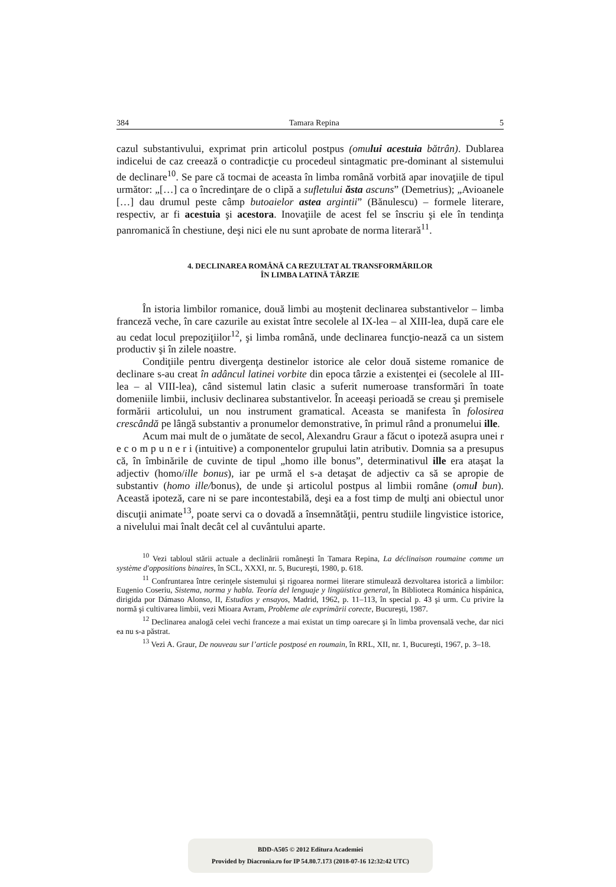384 Tamara Repina 5
cazul substantivului, exprimat prin articolul postpus (omului acestuia bătrân). Dublarea indicelui de caz creează o contradicţie cu procedeul sintagmatic pre-dominant al sistemului de declinare<sup>10</sup>. Se pare că tocmai de aceasta în limba română vorbită apar inovaţiile de tipul următor: „[…] ca o încredinţare de o clipă a sufletului ăsta ascuns” (Demetrius); „Avioanele […] dau drumul peste câmp butoaielor astea argintii” (Bănulescu) – formele literare, respectiv, ar fi acestuia şi acestora. Inovaţiile de acest fel se înscriu şi ele în tendinţa panromanică în chestiune, deşi nici ele nu sunt aprobate de norma literară<sup>11</sup>.
4. DECLINAREA ROMÂNĂ CA REZULTAT AL TRANSFORMĂRILOR
ÎN LIMBA LATINĂ TÂRZIE
În istoria limbilor romanice, două limbi au moştenit declinarea substantivelor – limba franceză veche, în care cazurile au existat între secolele al IX-lea – al XIII-lea, după care ele au cedat locul prepoziţiilor<sup>12</sup>, şi limba română, unde declinarea funcţio-nează ca un sistem productiv şi în zilele noastre.
Condiţiile pentru divergenţa destinelor istorice ale celor două sisteme romanice de declinare s-au creat în adâncul latinei vorbite din epoca târzie a existenţei ei (secolele al III-lea – al VIII-lea), când sistemul latin clasic a suferit numeroase transformări în toate domeniile limbii, inclusiv declinarea substantivelor. În aceeaşi perioadă se creau şi premisele formării articolului, un nou instrument gramatical. Aceasta se manifesta în folosirea crescândă pe lângă substantiv a pronumelor demonstrative, în primul rând a pronumelui ille.
Acum mai mult de o jumătate de secol, Alexandru Graur a făcut o ipoteză asupra unei r e c o m p u n e r i (intuitive) a componentelor grupului latin atributiv. Domnia sa a presupus că, în îmbinările de cuvinte de tipul „homo ille bonus”, determinativul ille era ataşat la adjectiv (homo/ille bonus), iar pe urmă el s-a detaşat de adjectiv ca să se apropie de substantiv (homo ille/bonus), de unde şi articolul postpus al limbii române (omul bun). Această ipoteză, care ni se pare incontestabilă, deşi ea a fost timp de mulţi ani obiectul unor discuţii animate<sup>13</sup>, poate servi ca o dovadă a însemnătăţii, pentru studiile lingvistice istorice, a nivelului mai înalt decât cel al cuvântului aparte.
<sup>10</sup> Vezi tabloul stării actuale a declinării româneşti în Tamara Repina, La déclinaison roumaine comme un système d'oppositions binaires, în SCL, XXXI, nr. 5, Bucureşti, 1980, p. 618.
<sup>11</sup> Confruntarea între cerinţele sistemului şi rigoarea normei literare stimulează dezvoltarea istorică a limbilor: Eugenio Coseriu, Sistema, norma y habla. Teoría del lenguaje y lingüística general, în Biblioteca Románica hispánica, dirigida por Dámaso Alonso, II, Estudios y ensayos, Madrid, 1962, p. 11–113, în special p. 43 şi urm. Cu privire la normă şi cultivarea limbii, vezi Mioara Avram, Probleme ale exprimării corecte, Bucureşti, 1987.
<sup>12</sup> Declinarea analogă celei vechi franceze a mai existat un timp oarecare şi în limba provensală veche, dar nici ea nu s-a păstrat.
<sup>13</sup> Vezi A. Graur, De nouveau sur l’article postposé en roumain, în RRL, XII, nr. 1, Bucureşti, 1967, p. 3–18.
BDD-A505 © 2012 Editura Academiei
Provided by Diacronia.ro for IP 54.80.7.173 (2018-07-16 12:32:42 UTC)